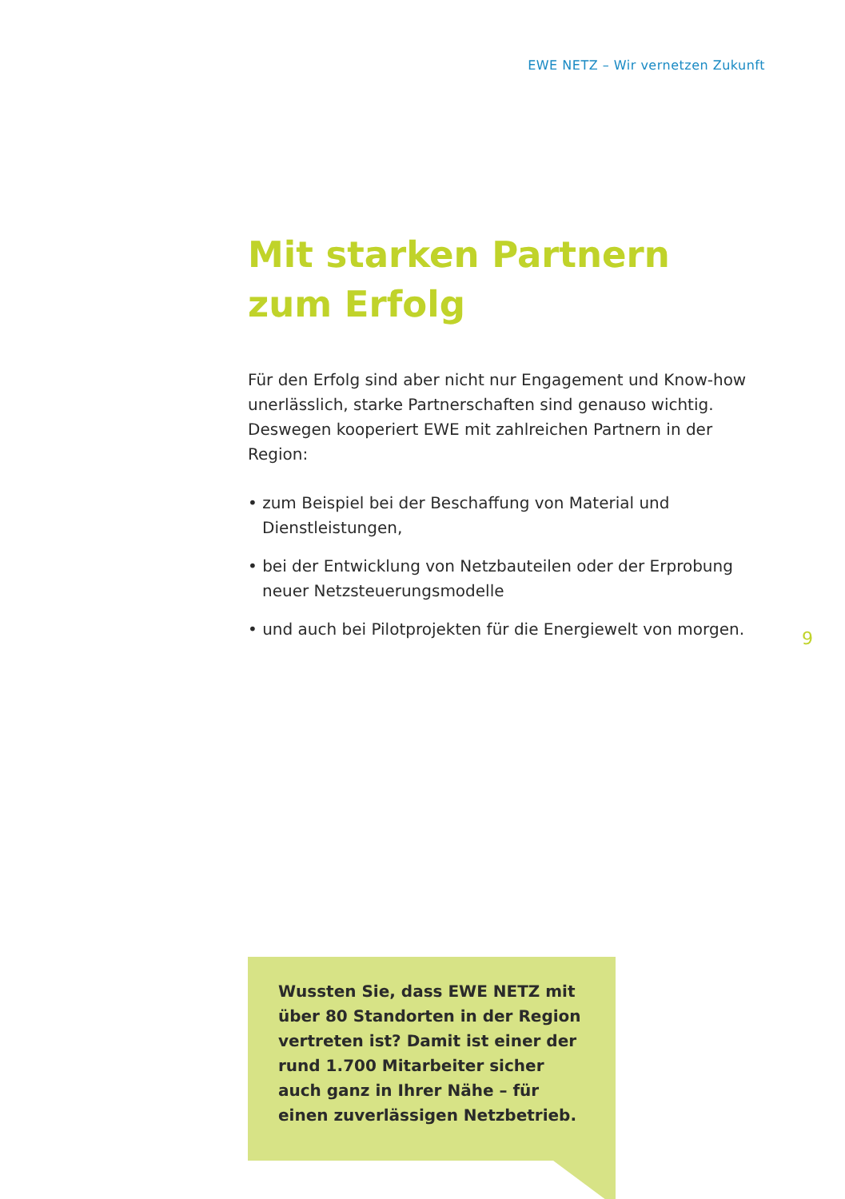EWE NETZ – Wir vernetzen Zukunft
Mit starken Partnern
zum Erfolg
Für den Erfolg sind aber nicht nur Engagement und Know-how unerlässlich, starke Partnerschaften sind genauso wichtig. Deswegen kooperiert EWE mit zahlreichen Partnern in der Region:
• zum Beispiel bei der Beschaffung von Material und Dienstleistungen,
• bei der Entwicklung von Netzbauteilen oder der Erprobung neuer Netzsteuerungsmodelle
• und auch bei Pilotprojekten für die Energiewelt von morgen.
9
Wussten Sie, dass EWE NETZ mit über 80 Standorten in der Region vertreten ist? Damit ist einer der rund 1.700 Mitarbeiter sicher auch ganz in Ihrer Nähe – für einen zuverlässigen Netzbetrieb.